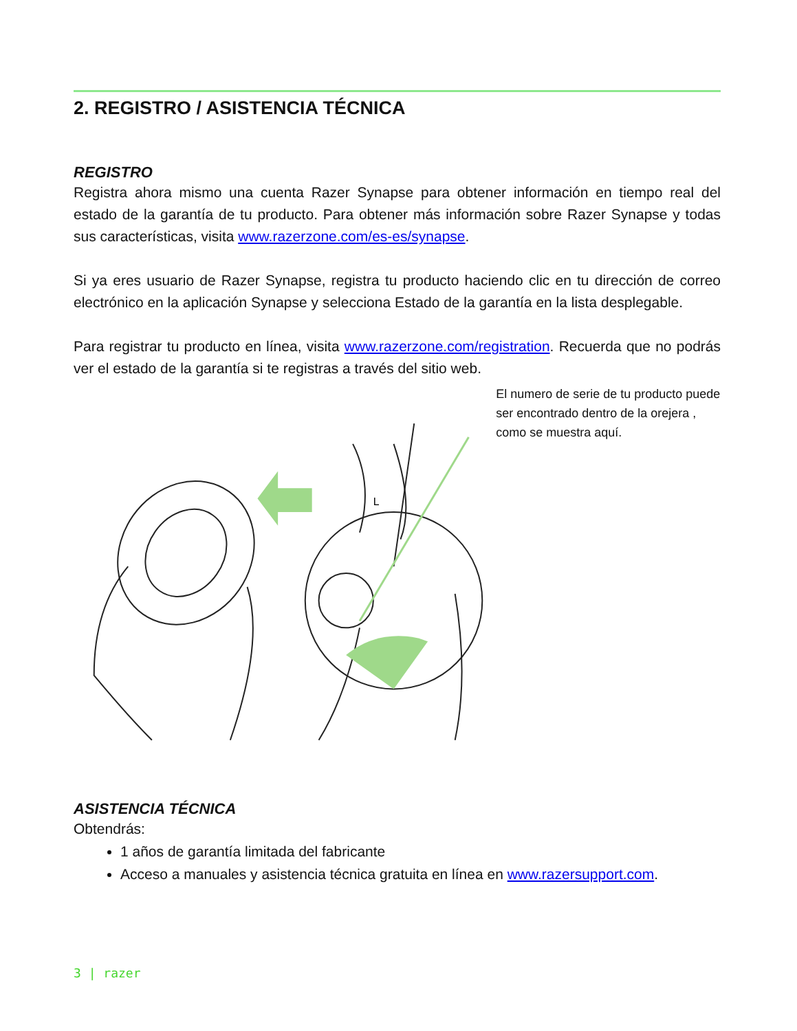2. REGISTRO / ASISTENCIA TÉCNICA
REGISTRO
Registra ahora mismo una cuenta Razer Synapse para obtener información en tiempo real del estado de la garantía de tu producto. Para obtener más información sobre Razer Synapse y todas sus características, visita www.razerzone.com/es-es/synapse.
Si ya eres usuario de Razer Synapse, registra tu producto haciendo clic en tu dirección de correo electrónico en la aplicación Synapse y selecciona Estado de la garantía en la lista desplegable.
Para registrar tu producto en línea, visita www.razerzone.com/registration. Recuerda que no podrás ver el estado de la garantía si te registras a través del sitio web.
L
El numero de serie de tu producto puede ser encontrado dentro de la orejera , como se muestra aquí.
ASISTENCIA TÉCNICA
Obtendrás:
1 años de garantía limitada del fabricante
Acceso a manuales y asistencia técnica gratuita en línea en www.razersupport.com.
3 | razer